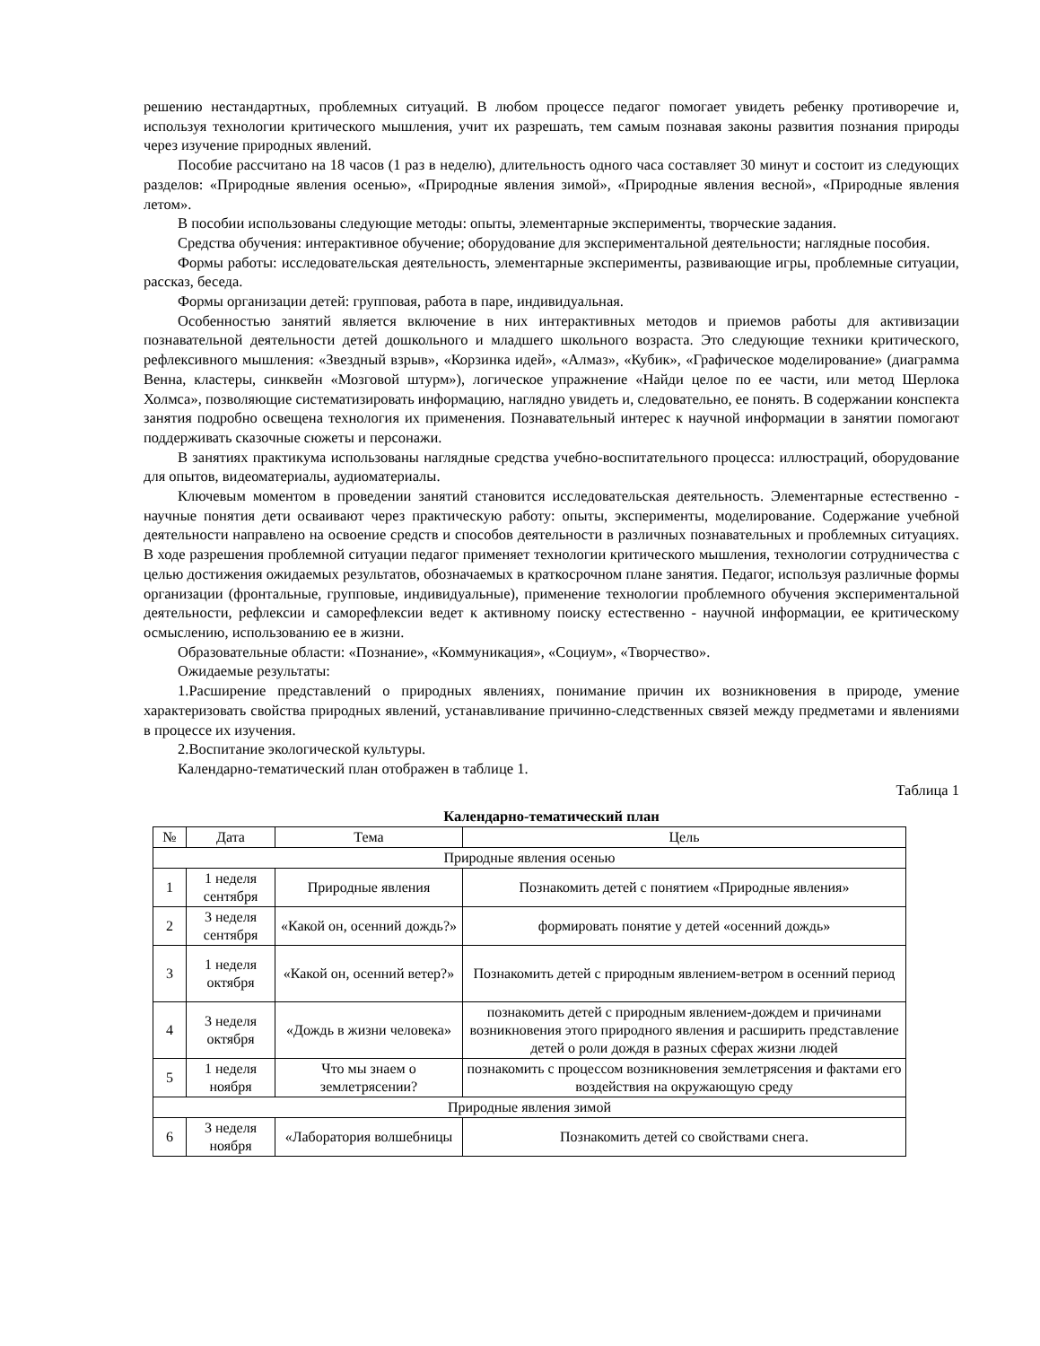решению нестандартных, проблемных ситуаций. В любом процессе педагог помогает увидеть ребенку противоречие и, используя технологии критического мышления, учит их разрешать, тем самым познавая законы развития познания природы через изучение природных явлений.
Пособие рассчитано на 18 часов (1 раз в неделю), длительность одного часа составляет 30 минут и состоит из следующих разделов: «Природные явления осенью», «Природные явления зимой», «Природные явления весной», «Природные явления летом».
В пособии использованы следующие методы: опыты, элементарные эксперименты, творческие задания.
Средства обучения: интерактивное обучение; оборудование для экспериментальной деятельности; наглядные пособия.
Формы работы: исследовательская деятельность, элементарные эксперименты, развивающие игры, проблемные ситуации, рассказ, беседа.
Формы организации детей: групповая, работа в паре, индивидуальная.
Особенностью занятий является включение в них интерактивных методов и приемов работы для активизации познавательной деятельности детей дошкольного и младшего школьного возраста. Это следующие техники критического, рефлексивного мышления: «Звездный взрыв», «Корзинка идей», «Алмаз», «Кубик», «Графическое моделирование» (диаграмма Венна, кластеры, синквейн «Мозговой штурм»), логическое упражнение «Найди целое по ее части, или метод Шерлока Холмса», позволяющие систематизировать информацию, наглядно увидеть и, следовательно, ее понять. В содержании конспекта занятия подробно освещена технология их применения. Познавательный интерес к научной информации в занятии помогают поддерживать сказочные сюжеты и персонажи.
В занятиях практикума использованы наглядные средства учебно-воспитательного процесса: иллюстраций, оборудование для опытов, видеоматериалы, аудиоматериалы.
Ключевым моментом в проведении занятий становится исследовательская деятельность. Элементарные естественно - научные понятия дети осваивают через практическую работу: опыты, эксперименты, моделирование. Содержание учебной деятельности направлено на освоение средств и способов деятельности в различных познавательных и проблемных ситуациях. В ходе разрешения проблемной ситуации педагог применяет технологии критического мышления, технологии сотрудничества с целью достижения ожидаемых результатов, обозначаемых в краткосрочном плане занятия. Педагог, используя различные формы организации (фронтальные, групповые, индивидуальные), применение технологии проблемного обучения экспериментальной деятельности, рефлексии и саморефлексии ведет к активному поиску естественно - научной информации, ее критическому осмыслению, использованию ее в жизни.
Образовательные области: «Познание», «Коммуникация», «Социум», «Творчество».
Ожидаемые результаты:
1.Расширение представлений о природных явлениях, понимание причин их возникновения в природе, умение характеризовать свойства природных явлений, устанавливание причинно-следственных связей между предметами и явлениями в процессе их изучения.
2.Воспитание экологической культуры.
Календарно-тематический план отображен в таблице 1.
Таблица 1
Календарно-тематический план
| № | Дата | Тема | Цель |
| --- | --- | --- | --- |
| Природные явления осенью | | | |
| 1 | 1 неделя сентября | Природные явления | Познакомить детей с понятием «Природные явления» |
| 2 | 3 неделя сентября | «Какой он, осенний дождь?» | формировать понятие у детей «осенний дождь» |
| 3 | 1 неделя октября | «Какой он, осенний ветер?» | Познакомить детей с природным явлением-ветром в осенний период |
| 4 | 3 неделя октября | «Дождь в жизни человека» | познакомить детей с природным явлением-дождем и причинами возникновения этого природного явления и расширить представление детей о роли дождя в разных сферах жизни людей |
| 5 | 1 неделя ноября | Что мы знаем о землетрясении? | познакомить с процессом возникновения землетрясения и фактами его воздействия на окружающую среду |
| Природные явления зимой | | | |
| 6 | 3 неделя ноября | «Лаборатория волшебницы | Познакомить детей со свойствами снега. |